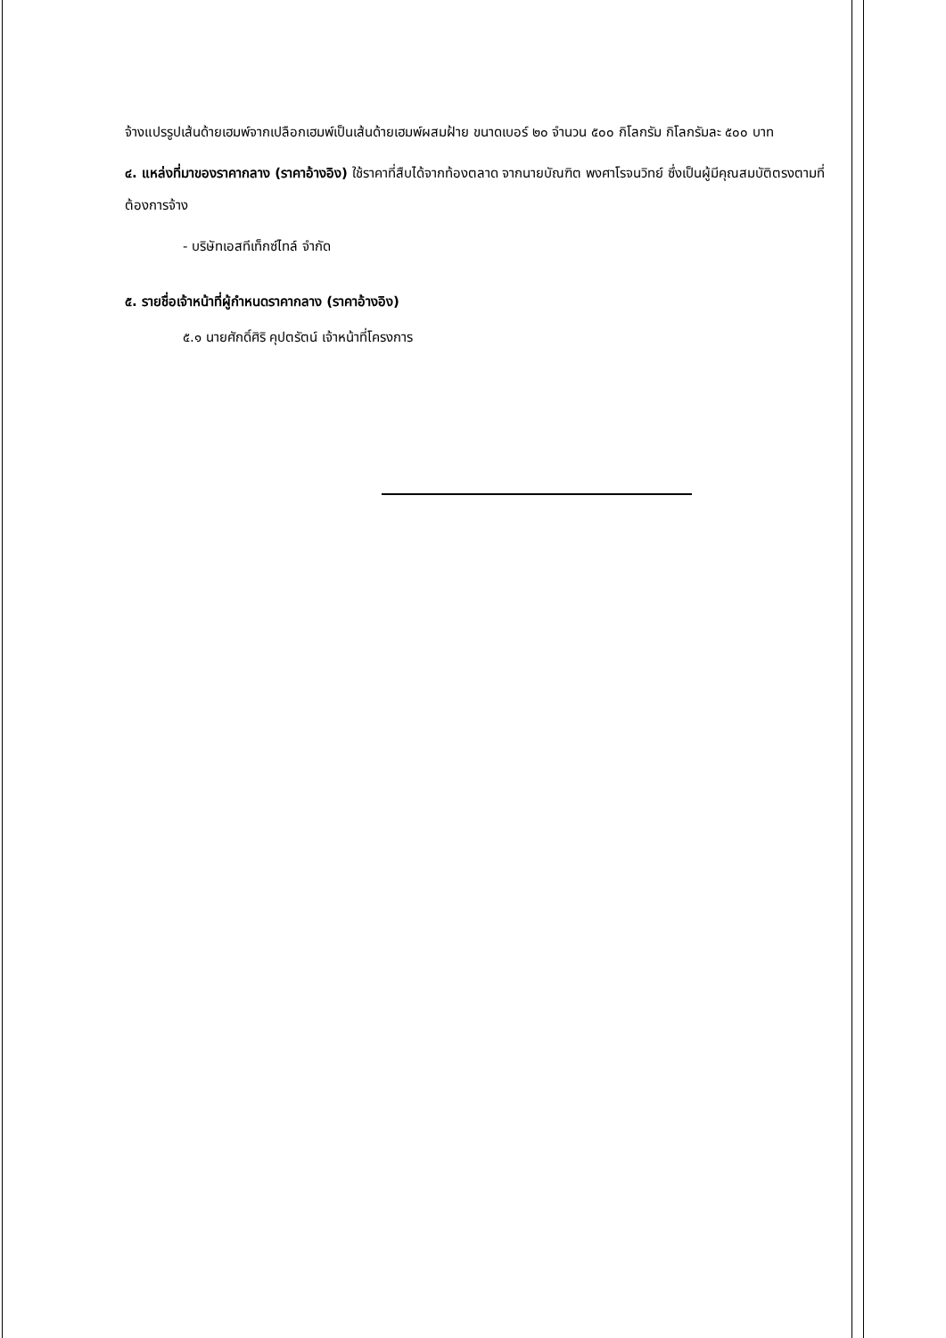จ้างแปรรูปเส้นด้ายเฮมพ์จากเปลือกเฮมพ์เป็นเส้นด้ายเฮมพ์ผสมฝ้าย ขนาดเบอร์ ๒๐ จำนวน ๕๐๐ กิโลกรัม กิโลกรัมละ ๕๐๐ บาท
๔. แหล่งที่มาของราคากลาง (ราคาอ้างอิง) ใช้ราคาที่สืบได้จากท้องตลาด จากนายบัณฑิต พงศาโรจนวิทย์ ซึ่งเป็นผู้มีคุณสมบัติตรงตามที่ต้องการจ้าง
- บริษัทเอสทีเท็กซ์ไทล์ จำกัด
๕. รายชื่อเจ้าหน้าที่ผู้กำหนดราคากลาง (ราคาอ้างอิง)
๕.๑ นายศักดิ์ศิริ คุปตรัตน์ เจ้าหน้าที่โครงการ